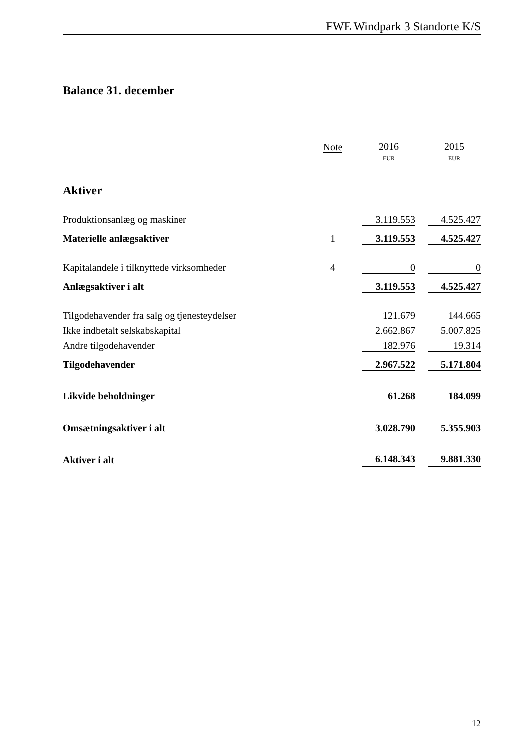FWE Windpark 3 Standorte K/S
Balance 31. december
| | Note | | 2016 | | 2015 |
| --- | --- | --- | --- | --- | --- |
| | | | EUR | | EUR |
| Aktiver | | | | | |
| Produktionsanlæg og maskiner | | | 3.119.553 | | 4.525.427 |
| Materielle anlægsaktiver | 1 | | 3.119.553 | | 4.525.427 |
| Kapitalandele i tilknyttede virksomheder | 4 | | 0 | | 0 |
| Anlægsaktiver i alt | | | 3.119.553 | | 4.525.427 |
| Tilgodehavender fra salg og tjenesteydelser | | | 121.679 | | 144.665 |
| Ikke indbetalt selskabskapital | | | 2.662.867 | | 5.007.825 |
| Andre tilgodehavender | | | 182.976 | | 19.314 |
| Tilgodehavender | | | 2.967.522 | | 5.171.804 |
| Likvide beholdninger | | | 61.268 | | 184.099 |
| Omsætningsaktiver i alt | | | 3.028.790 | | 5.355.903 |
| Aktiver i alt | | | 6.148.343 | | 9.881.330 |
12